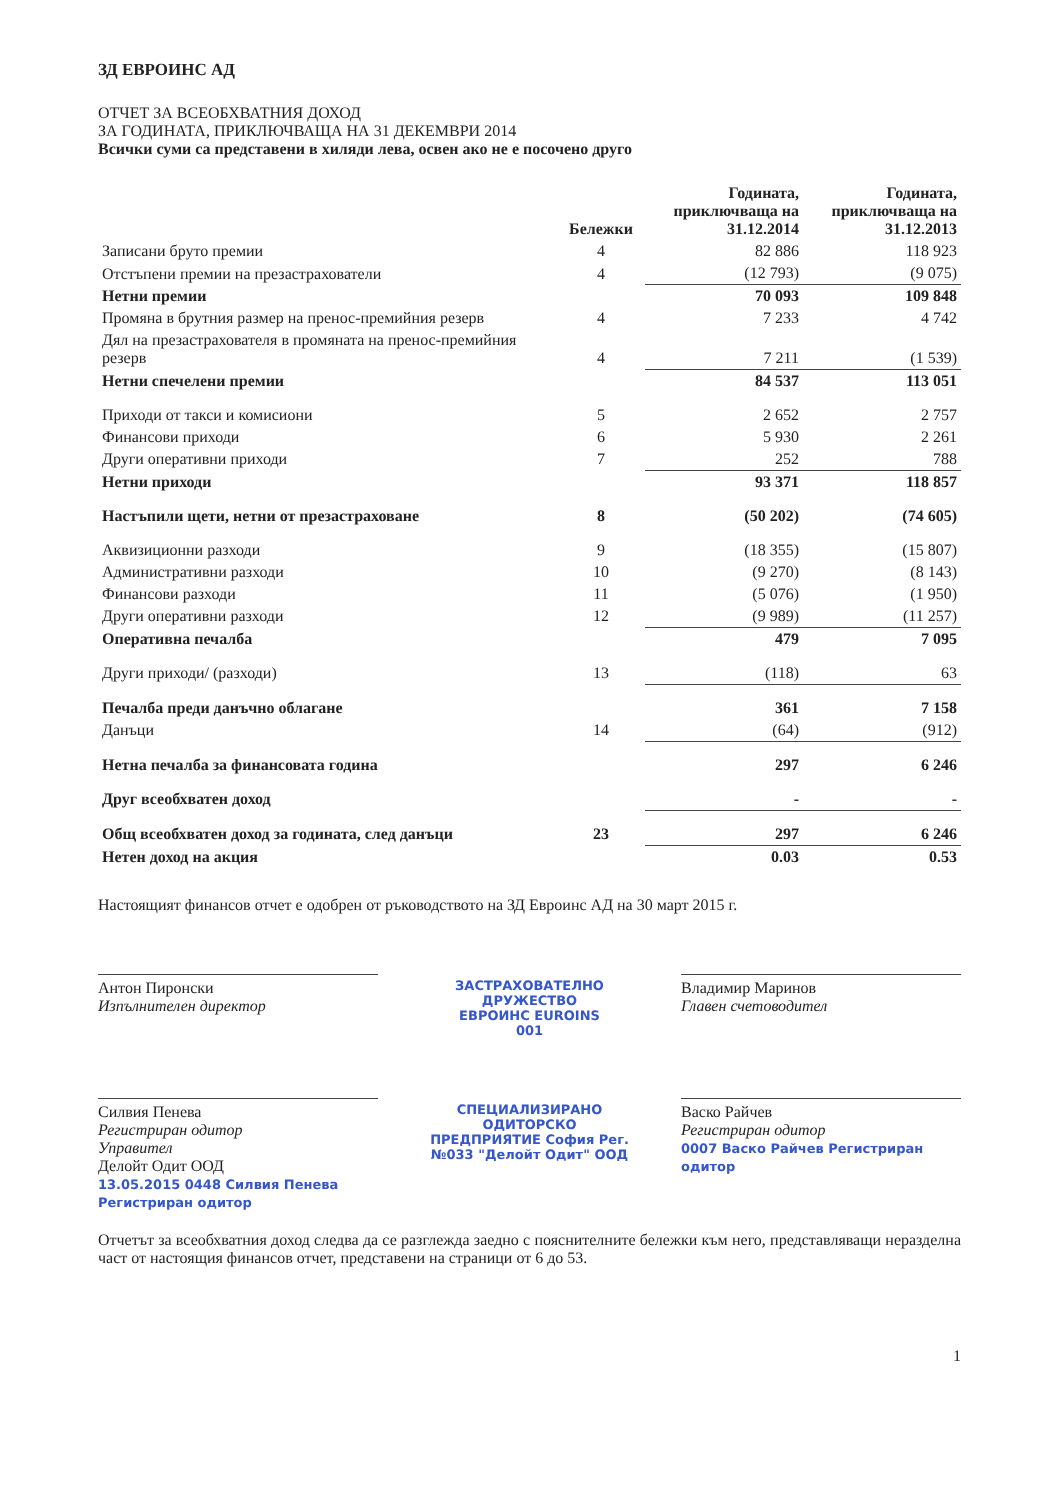ЗД ЕВРОИНС АД
ОТЧЕТ ЗА ВСЕОБХВАТНИЯ ДОХОД
ЗА ГОДИНАТА, ПРИКЛЮЧВАЩА НА 31 ДЕКЕМВРИ 2014
Всички суми са представени в хиляди лева, освен ако не е посочено друго
| | Бележки | Годината, приключваща на 31.12.2014 | Годината, приключваща на 31.12.2013 |
| --- | --- | --- | --- |
| Записани бруто премии | 4 | 82 886 | 118 923 |
| Отстъпени премии на презастрахователи | 4 | (12 793) | (9 075) |
| Нетни премии | | 70 093 | 109 848 |
| Промяна в брутния размер на пренос-премийния резерв | 4 | 7 233 | 4 742 |
| Дял на презастрахователя в промяната на пренос-премийния резерв | 4 | 7 211 | (1 539) |
| Нетни спечелени премии | | 84 537 | 113 051 |
| Приходи от такси и комисиони | 5 | 2 652 | 2 757 |
| Финансови приходи | 6 | 5 930 | 2 261 |
| Други оперативни приходи | 7 | 252 | 788 |
| Нетни приходи | | 93 371 | 118 857 |
| Настъпили щети, нетни от презастраховане | 8 | (50 202) | (74 605) |
| Аквизиционни разходи | 9 | (18 355) | (15 807) |
| Административни разходи | 10 | (9 270) | (8 143) |
| Финансови разходи | 11 | (5 076) | (1 950) |
| Други оперативни разходи | 12 | (9 989) | (11 257) |
| Оперативна печалба | | 479 | 7 095 |
| Други приходи/ (разходи) | 13 | (118) | 63 |
| Печалба преди данъчно облагане | | 361 | 7 158 |
| Данъци | 14 | (64) | (912) |
| Нетна печалба за финансовата година | | 297 | 6 246 |
| Друг всеобхватен доход | | - | - |
| Общ всеобхватен доход за годината, след данъци | 23 | 297 | 6 246 |
| Нетен доход на акция | | 0.03 | 0.53 |
Настоящият финансов отчет е одобрен от ръководството на ЗД Евроинс АД на 30 март 2015 г.
Антон Пиронски
Изпълнителен директор
ЗАСТРАХОВАТЕЛНО ДРУЖЕСТВО ЕВРОИНС EUROINS 001
Владимир Маринов
Главен счетоводител
Силвия Пенева
Регистриран одитор
Управител
Делойт Одит ООД
13.05.2015 0448 Силвия Пенева Регистриран одитор
СПЕЦИАЛИЗИРАНО ОДИТОРСКО ПРЕДПРИЯТИЕ София Рег. №033 "Делойт Одит" ООД
Васко Райчев
Регистриран одитор
0007 Васко Райчев Регистриран одитор
Отчетът за всеобхватния доход следва да се разглежда заедно с пояснителните бележки към него, представляващи неразделна част от настоящия финансов отчет, представени на страници от 6 до 53.
1